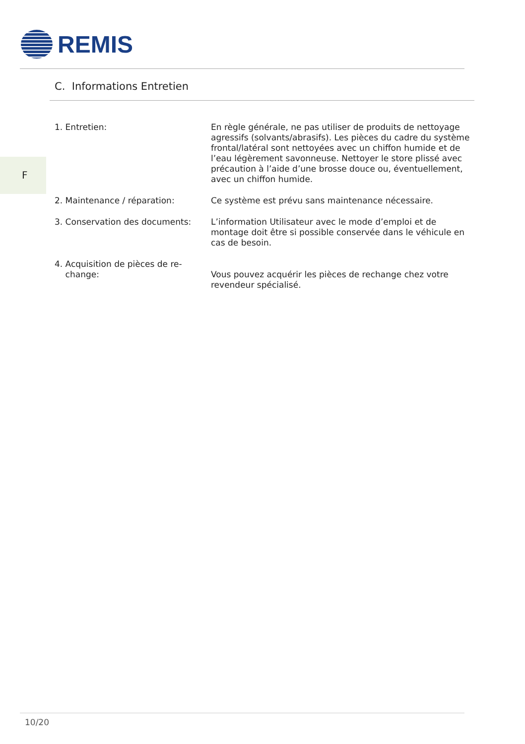REMIS
C. Informations Entretien
F
1. Entretien: En règle générale, ne pas utiliser de produits de nettoyage agressifs (solvants/abrasifs). Les pièces du cadre du système frontal/latéral sont nettoyées avec un chiffon humide et de l’eau légèrement savonneuse. Nettoyer le store plissé avec précaution à l’aide d’une brosse douce ou, éventuellement, avec un chiffon humide.
2. Maintenance / réparation: Ce système est prévu sans maintenance nécessaire.
3. Conservation des documents: L’information Utilisateur avec le mode d’emploi et de montage doit être si possible conservée dans le véhicule en cas de besoin.
4. Acquisition de pièces de re-
change:
Vous pouvez acquérir les pièces de rechange chez votre revendeur spécialisé.
10/20